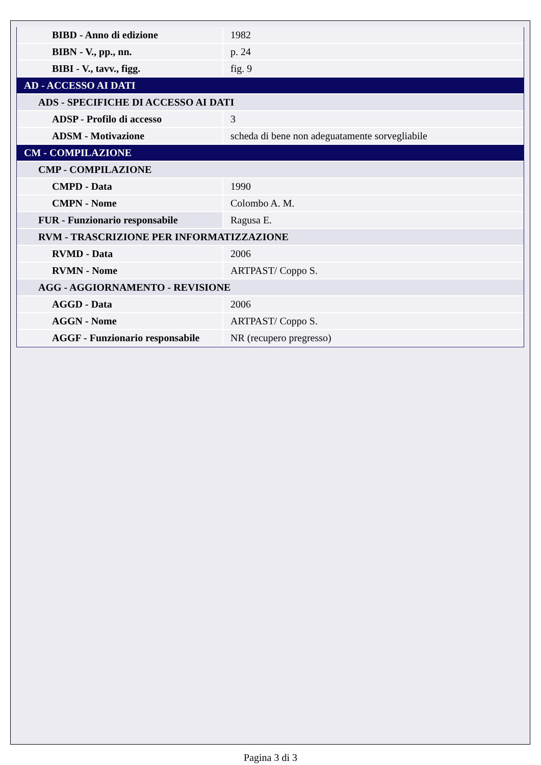| BIBD - Anno di edizione | 1982 |
| BIBN - V., pp., nn. | p. 24 |
| BIBI - V., tavv., figg. | fig. 9 |
| AD - ACCESSO AI DATI | |
| ADS - SPECIFICHE DI ACCESSO AI DATI | |
| ADSP - Profilo di accesso | 3 |
| ADSM - Motivazione | scheda di bene non adeguatamente sorvegliabile |
| CM - COMPILAZIONE | |
| CMP - COMPILAZIONE | |
| CMPD - Data | 1990 |
| CMPN - Nome | Colombo A. M. |
| FUR - Funzionario responsabile | Ragusa E. |
| RVM - TRASCRIZIONE PER INFORMATIZZAZIONE | |
| RVMD - Data | 2006 |
| RVMN - Nome | ARTPAST/ Coppo S. |
| AGG - AGGIORNAMENTO - REVISIONE | |
| AGGD - Data | 2006 |
| AGGN - Nome | ARTPAST/ Coppo S. |
| AGGF - Funzionario responsabile | NR (recupero pregresso) |
Pagina 3 di 3